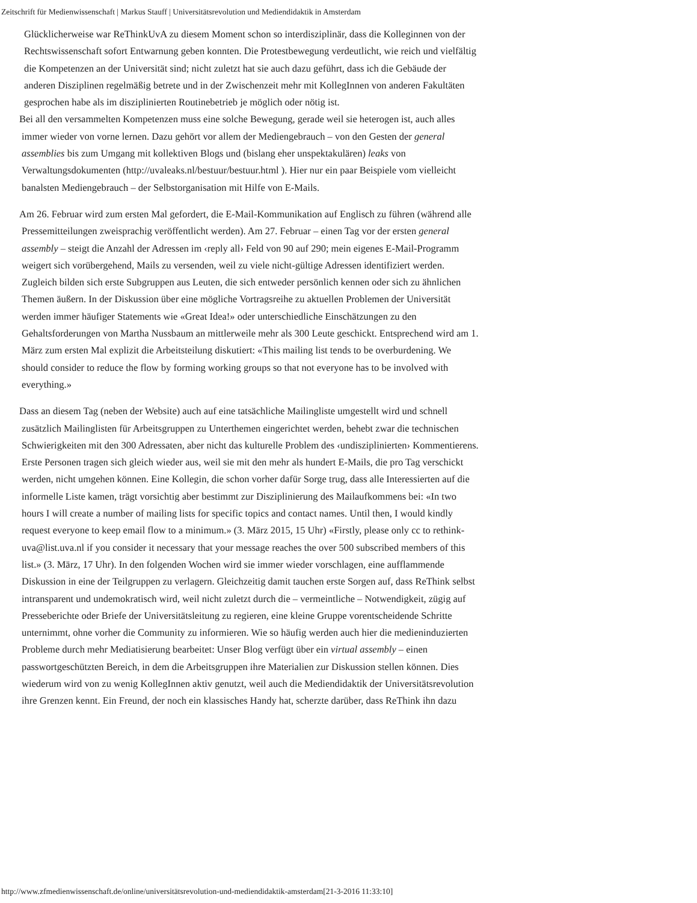Zeitschrift für Medienwissenschaft | Markus Stauff | Universitätsrevolution und Mediendidaktik in Amsterdam
Glücklicherweise war ReThinkUvA zu diesem Moment schon so interdisziplinär, dass die Kolleginnen von der Rechtswissenschaft sofort Entwarnung geben konnten. Die Protestbewegung verdeutlicht, wie reich und vielfältig die Kompetenzen an der Universität sind; nicht zuletzt hat sie auch dazu geführt, dass ich die Gebäude der anderen Disziplinen regelmäßig betrete und in der Zwischenzeit mehr mit KollegInnen von anderen Fakultäten gesprochen habe als im disziplinierten Routinebetrieb je möglich oder nötig ist.
Bei all den versammelten Kompetenzen muss eine solche Bewegung, gerade weil sie heterogen ist, auch alles immer wieder von vorne lernen. Dazu gehört vor allem der Mediengebrauch – von den Gesten der general assemblies bis zum Umgang mit kollektiven Blogs und (bislang eher unspektakulären) leaks von Verwaltungsdokumenten (http://uvaleaks.nl/bestuur/bestuur.html ). Hier nur ein paar Beispiele vom vielleicht banalsten Mediengebrauch – der Selbstorganisation mit Hilfe von E-Mails.
Am 26. Februar wird zum ersten Mal gefordert, die E-Mail-Kommunikation auf Englisch zu führen (während alle Pressemitteilungen zweisprachig veröffentlicht werden). Am 27. Februar – einen Tag vor der ersten general assembly – steigt die Anzahl der Adressen im ‹reply all› Feld von 90 auf 290; mein eigenes E-Mail-Programm weigert sich vorübergehend, Mails zu versenden, weil zu viele nicht-gültige Adressen identifiziert werden. Zugleich bilden sich erste Subgruppen aus Leuten, die sich entweder persönlich kennen oder sich zu ähnlichen Themen äußern. In der Diskussion über eine mögliche Vortragsreihe zu aktuellen Problemen der Universität werden immer häufiger Statements wie «Great Idea!» oder unterschiedliche Einschätzungen zu den Gehaltsforderungen von Martha Nussbaum an mittlerweile mehr als 300 Leute geschickt. Entsprechend wird am 1. März zum ersten Mal explizit die Arbeitsteilung diskutiert: «This mailing list tends to be overburdening. We should consider to reduce the flow by forming working groups so that not everyone has to be involved with everything.»
Dass an diesem Tag (neben der Website) auch auf eine tatsächliche Mailingliste umgestellt wird und schnell zusätzlich Mailinglisten für Arbeitsgruppen zu Unterthemen eingerichtet werden, behebt zwar die technischen Schwierigkeiten mit den 300 Adressaten, aber nicht das kulturelle Problem des ‹undisziplinierten› Kommentierens. Erste Personen tragen sich gleich wieder aus, weil sie mit den mehr als hundert E-Mails, die pro Tag verschickt werden, nicht umgehen können. Eine Kollegin, die schon vorher dafür Sorge trug, dass alle Interessierten auf die informelle Liste kamen, trägt vorsichtig aber bestimmt zur Disziplinierung des Mailaufkommens bei: «In two hours I will create a number of mailing lists for specific topics and contact names. Until then, I would kindly request everyone to keep email flow to a minimum.» (3. März 2015, 15 Uhr) «Firstly, please only cc to rethink-uva@list.uva.nl if you consider it necessary that your message reaches the over 500 subscribed members of this list.» (3. März, 17 Uhr). In den folgenden Wochen wird sie immer wieder vorschlagen, eine aufflammende Diskussion in eine der Teilgruppen zu verlagern. Gleichzeitig damit tauchen erste Sorgen auf, dass ReThink selbst intransparent und undemokratisch wird, weil nicht zuletzt durch die – vermeintliche – Notwendigkeit, zügig auf Presseberichte oder Briefe der Universitätsleitung zu regieren, eine kleine Gruppe vorentscheidende Schritte unternimmt, ohne vorher die Community zu informieren. Wie so häufig werden auch hier die medieninduzierten Probleme durch mehr Mediatisierung bearbeitet: Unser Blog verfügt über ein virtual assembly – einen passwortgeschützten Bereich, in dem die Arbeitsgruppen ihre Materialien zur Diskussion stellen können. Dies wiederum wird von zu wenig KollegInnen aktiv genutzt, weil auch die Mediendidaktik der Universitätsrevolution ihre Grenzen kennt. Ein Freund, der noch ein klassisches Handy hat, scherzte darüber, dass ReThink ihn dazu
http://www.zfmedienwissenschaft.de/online/universitätsrevolution-und-mediendidaktik-amsterdam[21-3-2016 11:33:10]